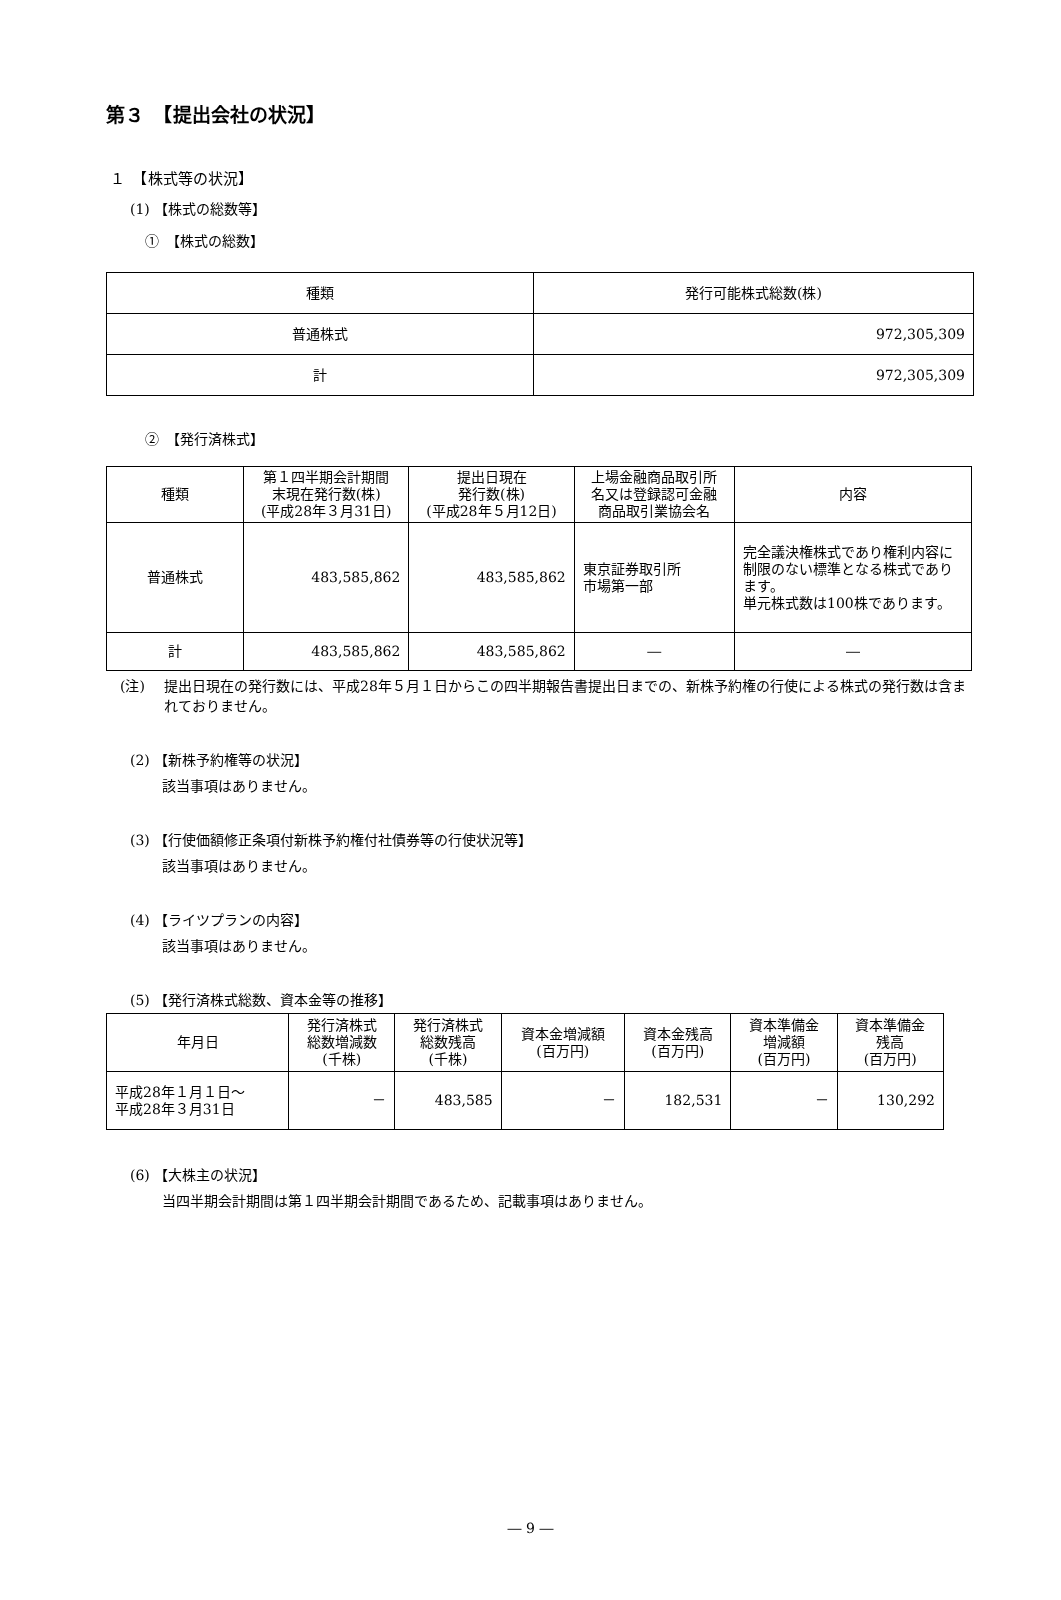第３　【提出会社の状況】
１　【株式等の状況】
(1) 【株式の総数等】
①　【株式の総数】
| 種類 | 発行可能株式総数(株) |
| --- | --- |
| 普通株式 | 972,305,309 |
| 計 | 972,305,309 |
②　【発行済株式】
| 種類 | 第１四半期会計期間 末現在発行数(株) (平成28年３月31日) | 提出日現在 発行数(株) (平成28年５月12日) | 上場金融商品取引所 名又は登録認可金融 商品取引業協会名 | 内容 |
| --- | --- | --- | --- | --- |
| 普通株式 | 483,585,862 | 483,585,862 | 東京証券取引所 市場第一部 | 完全議決権株式であり権利内容に制限のない標準となる株式であります。 単元株式数は100株であります。 |
| 計 | 483,585,862 | 483,585,862 | ― | ― |
(注) 提出日現在の発行数には、平成28年５月１日からこの四半期報告書提出日までの、新株予約権の行使による株式の発行数は含まれておりません。
(2) 【新株予約権等の状況】
該当事項はありません。
(3) 【行使価額修正条項付新株予約権付社債券等の行使状況等】
該当事項はありません。
(4) 【ライツプランの内容】
該当事項はありません。
(5) 【発行済株式総数、資本金等の推移】
| 年月日 | 発行済株式 総数増減数 (千株) | 発行済株式 総数残高 (千株) | 資本金増減額 (百万円) | 資本金残高 (百万円) | 資本準備金 増減額 (百万円) | 資本準備金 残高 (百万円) |
| --- | --- | --- | --- | --- | --- | --- |
| 平成28年１月１日～ 平成28年３月31日 | － | 483,585 | － | 182,531 | － | 130,292 |
(6) 【大株主の状況】
当四半期会計期間は第１四半期会計期間であるため、記載事項はありません。
― 9 ―